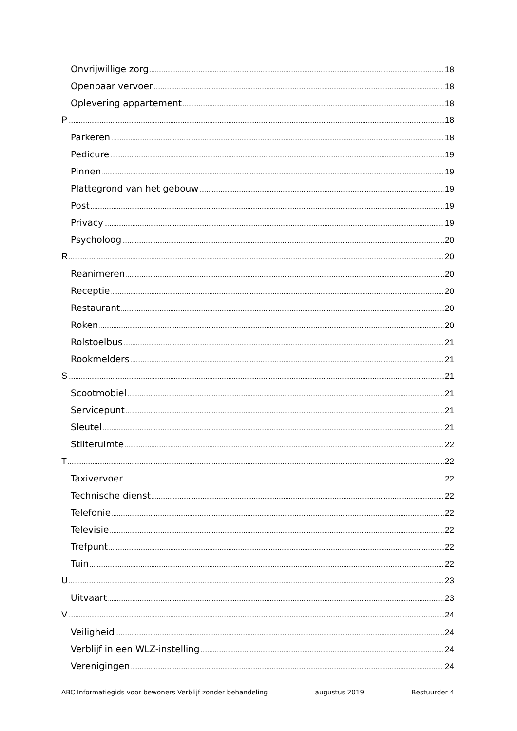Onvrijwillige zorg 18
Openbaar vervoer 18
Oplevering appartement 18
P 18
Parkeren 18
Pedicure 19
Pinnen 19
Plattegrond van het gebouw 19
Post 19
Privacy 19
Psycholoog 20
R 20
Reanimeren 20
Receptie 20
Restaurant 20
Roken 20
Rolstoelbus 21
Rookmelders 21
S 21
Scootmobiel 21
Servicepunt 21
Sleutel 21
Stilteruimte 22
T 22
Taxivervoer 22
Technische dienst 22
Telefonie 22
Televisie 22
Trefpunt 22
Tuin 22
U 23
Uitvaart 23
V 24
Veiligheid 24
Verblijf in een WLZ-instelling 24
Verenigingen 24
ABC Informatiegids voor bewoners Verblijf zonder behandeling augustus 2019 Bestuurder 4